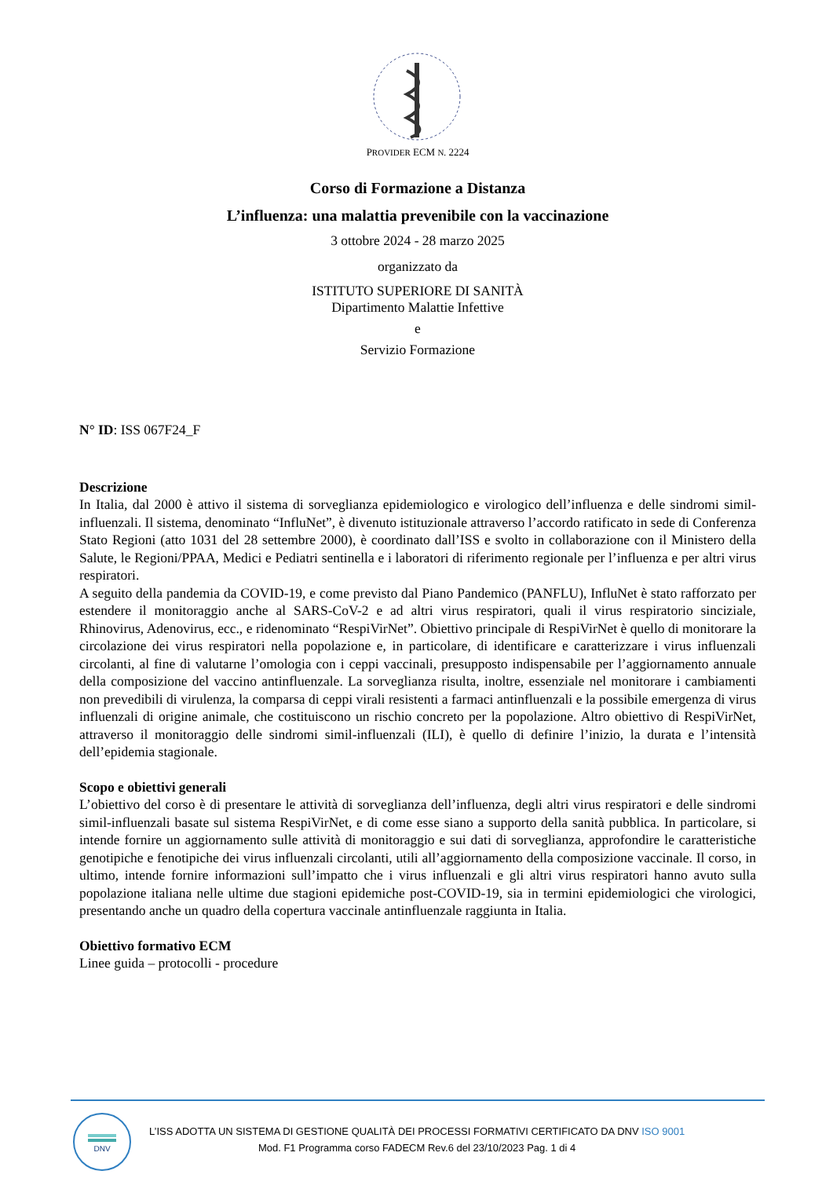PROVIDER ECM N. 2224
Corso di Formazione a Distanza
L’influenza: una malattia prevenibile con la vaccinazione
3 ottobre 2024 - 28 marzo 2025
organizzato da
ISTITUTO SUPERIORE DI SANITÀ
Dipartimento Malattie Infettive
e
Servizio Formazione
N° ID: ISS 067F24_F
Descrizione
In Italia, dal 2000 è attivo il sistema di sorveglianza epidemiologico e virologico dell’influenza e delle sindromi simil-influenzali. Il sistema, denominato “InfluNet”, è divenuto istituzionale attraverso l’accordo ratificato in sede di Conferenza Stato Regioni (atto 1031 del 28 settembre 2000), è coordinato dall’ISS e svolto in collaborazione con il Ministero della Salute, le Regioni/PPAA, Medici e Pediatri sentinella e i laboratori di riferimento regionale per l’influenza e per altri virus respiratori.
A seguito della pandemia da COVID-19, e come previsto dal Piano Pandemico (PANFLU), InfluNet è stato rafforzato per estendere il monitoraggio anche al SARS-CoV-2 e ad altri virus respiratori, quali il virus respiratorio sinciziale, Rhinovirus, Adenovirus, ecc., e ridenominato “RespiVirNet”. Obiettivo principale di RespiVirNet è quello di monitorare la circolazione dei virus respiratori nella popolazione e, in particolare, di identificare e caratterizzare i virus influenzali circolanti, al fine di valutarne l’omologia con i ceppi vaccinali, presupposto indispensabile per l’aggiornamento annuale della composizione del vaccino antinfluenzale. La sorveglianza risulta, inoltre, essenziale nel monitorare i cambiamenti non prevedibili di virulenza, la comparsa di ceppi virali resistenti a farmaci antinfluenzali e la possibile emergenza di virus influenzali di origine animale, che costituiscono un rischio concreto per la popolazione. Altro obiettivo di RespiVirNet, attraverso il monitoraggio delle sindromi simil-influenzali (ILI), è quello di definire l’inizio, la durata e l’intensità dell’epidemia stagionale.
Scopo e obiettivi generali
L’obiettivo del corso è di presentare le attività di sorveglianza dell’influenza, degli altri virus respiratori e delle sindromi simil-influenzali basate sul sistema RespiVirNet, e di come esse siano a supporto della sanità pubblica. In particolare, si intende fornire un aggiornamento sulle attività di monitoraggio e sui dati di sorveglianza, approfondire le caratteristiche genotipiche e fenotipiche dei virus influenzali circolanti, utili all’aggiornamento della composizione vaccinale. Il corso, in ultimo, intende fornire informazioni sull’impatto che i virus influenzali e gli altri virus respiratori hanno avuto sulla popolazione italiana nelle ultime due stagioni epidemiche post-COVID-19, sia in termini epidemiologici che virologici, presentando anche un quadro della copertura vaccinale antinfluenzale raggiunta in Italia.
Obiettivo formativo ECM
Linee guida – protocolli - procedure
DNV
L’ISS ADOTTA UN SISTEMA DI GESTIONE QUALITÀ DEI PROCESSI FORMATIVI CERTIFICATO DA DNV ISO 9001
Mod. F1 Programma corso FADECM Rev.6 del 23/10/2023 Pag. 1 di 4